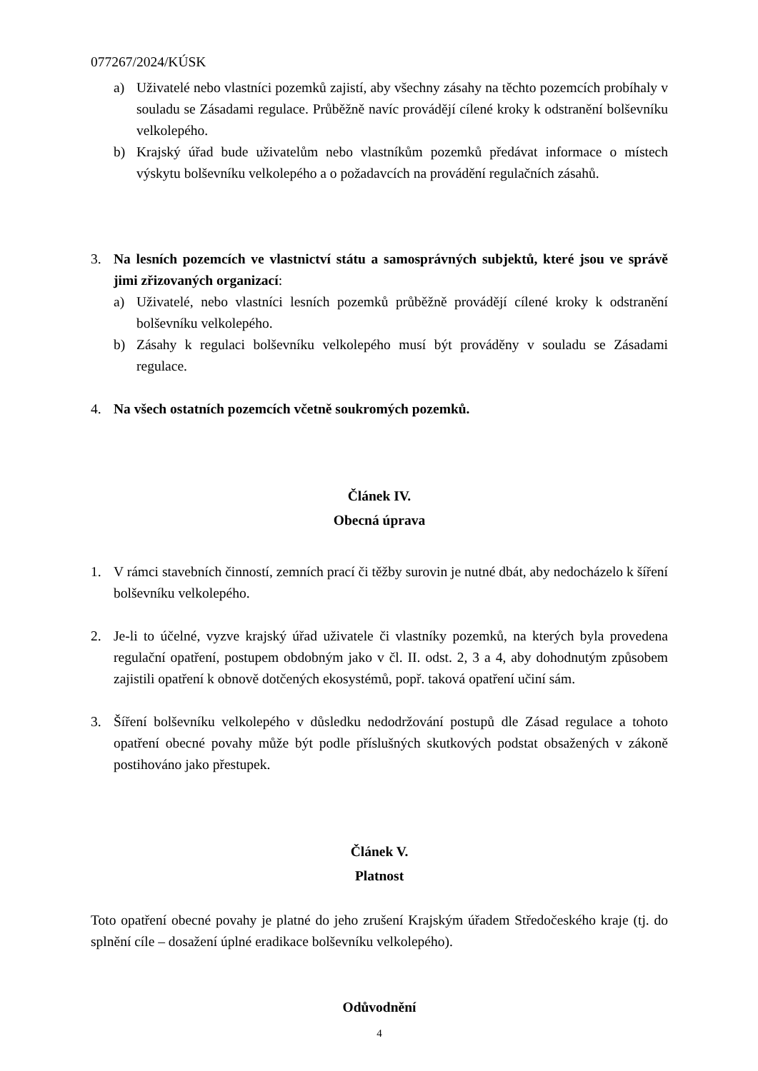077267/2024/KÚSK
a) Uživatelé nebo vlastníci pozemků zajistí, aby všechny zásahy na těchto pozemcích probíhaly v souladu se Zásadami regulace. Průběžně navíc provádějí cílené kroky k odstranění bolševníku velkolepého.
b) Krajský úřad bude uživatelům nebo vlastníkům pozemků předávat informace o místech výskytu bolševníku velkolepého a o požadavcích na provádění regulačních zásahů.
3. Na lesních pozemcích ve vlastnictví státu a samosprávných subjektů, které jsou ve správě jimi zřizovaných organizací:
a) Uživatelé, nebo vlastníci lesních pozemků průběžně provádějí cílené kroky k odstranění bolševníku velkolepého.
b) Zásahy k regulaci bolševníku velkolepého musí být prováděny v souladu se Zásadami regulace.
4. Na všech ostatních pozemcích včetně soukromých pozemků.
Článek IV.
Obecná úprava
1. V rámci stavebních činností, zemních prací či těžby surovin je nutné dbát, aby nedocházelo k šíření bolševníku velkolepého.
2. Je-li to účelné, vyzve krajský úřad uživatele či vlastníky pozemků, na kterých byla provedena regulační opatření, postupem obdobným jako v čl. II. odst. 2, 3 a 4, aby dohodnutým způsobem zajistili opatření k obnově dotčených ekosystémů, popř. taková opatření učiní sám.
3. Šíření bolševníku velkolepého v důsledku nedodržování postupů dle Zásad regulace a tohoto opatření obecné povahy může být podle příslušných skutkových podstat obsažených v zákoně postihováno jako přestupek.
Článek V.
Platnost
Toto opatření obecné povahy je platné do jeho zrušení Krajským úřadem Středočeského kraje (tj. do splnění cíle – dosažení úplné eradikace bolševníku velkolepého).
Odůvodnění
4